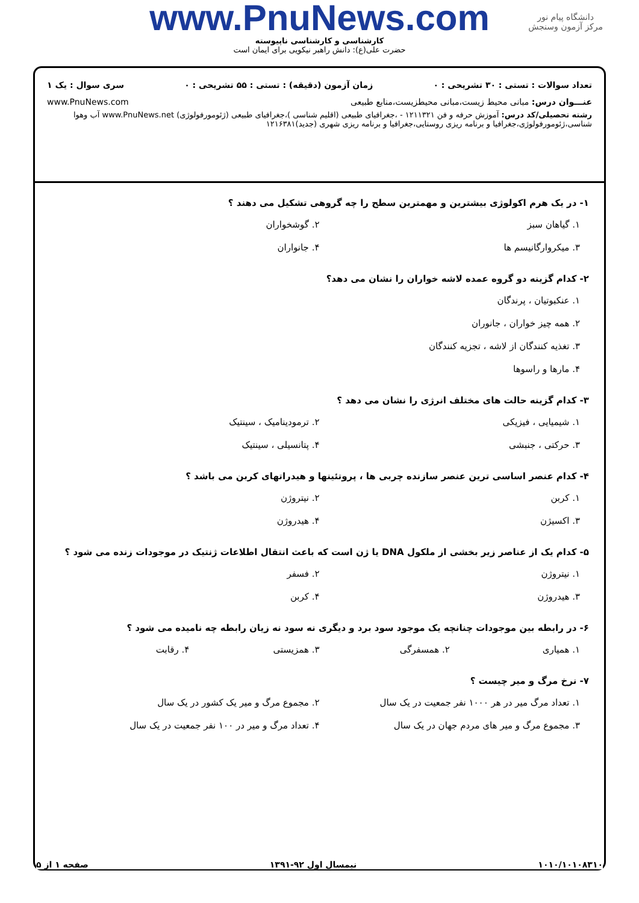دانشگاه پیام نور
مرکز آزمون وسنجش
www.PnuNews.com
کارشناسی و کارشناسی ناپیوسته
حضرت علی(ع): دانش راهبر نیکویی برای ایمان است
تعداد سوالات : تستی : ۳۰ تشریحی : ۰ زمان آزمون (دقیقه) : تستی : ۵۵ تشریحی : ۰ سری سوال : یک ۱
عنـــوان درس: مبانی محیط زیست،مبانی محیطزیست،منابع طبیعی www.PnuNews.com
رشته تحصیلی/کد درس: آموزش حرفه و فن ۱۲۱۱۳۲۱ - ،جغرافیای طبیعی (اقلیم شناسی )،جغرافیای طبیعی (ژئومورفولوژی) www.PnuNews.net آب وهوا شناسی،ژئومورفولوژی،جغرافیا و برنامه ریزی روستایی،جغرافیا و برنامه ریزی شهری (جدید)۱۲۱۶۳۸۱
۱- در یک هرم اکولوژی بیشترین و مهمترین سطح را چه گروهی تشکیل می دهند ؟
۱. گیاهان سبز
۲. گوشخواران
۳. میکروارگانیسم ها
۴. جانواران
۲- کدام گزینه دو گروه عمده لاشه خواران را نشان می دهد؟
۱. عنکبوتیان ، پرندگان
۲. همه چیز خواران ، جانوران
۳. تغذیه کنندگان از لاشه ، تجزیه کنندگان
۴. مارها و راسوها
۳- کدام گزینه حالت های مختلف انرژی را نشان می دهد ؟
۱. شیمیایی ، فیزیکی
۲. ترمودینامیک ، سینتیک
۳. حرکتی ، جنبشی
۴. پتانسیلی ، سینتیک
۴- کدام عنصر اساسی ترین عنصر سازنده چربی ها ، پروتئینها و هیدراتهای کربن می باشد ؟
۱. کربن
۲. نیتروژن
۳. اکسیژن
۴. هیدروژن
۵- کدام یک از عناصر زیر بخشی از ملکول DNA یا ژن است که باعث انتقال اطلاعات ژنتیک در موجودات زنده می شود ؟
۱. نیتروژن
۲. فسفر
۳. هیدروژن
۴. کربن
۶- در رابطه بین موجودات چنانچه یک موجود سود برد و دیگری نه سود نه زیان رابطه چه نامیده می شود ؟
۱. همیاری
۲. همسفرگی
۳. همزیستی
۴. رقابت
۷- نرخ مرگ و میر چیست ؟
۱. تعداد مرگ میر در هر ۱۰۰۰ نفر جمعیت در یک سال
۲. مجموع مرگ و میر یک کشور در یک سال
۳. مجموع مرگ و میر های مردم جهان در یک سال
۴. تعداد مرگ و میر در ۱۰۰ نفر جمعیت در یک سال
۱۰۱۰/۱۰۱۰۸۳۱۰ نیمسال اول ۹۲-۱۳۹۱ صفحه ۱ از ۵